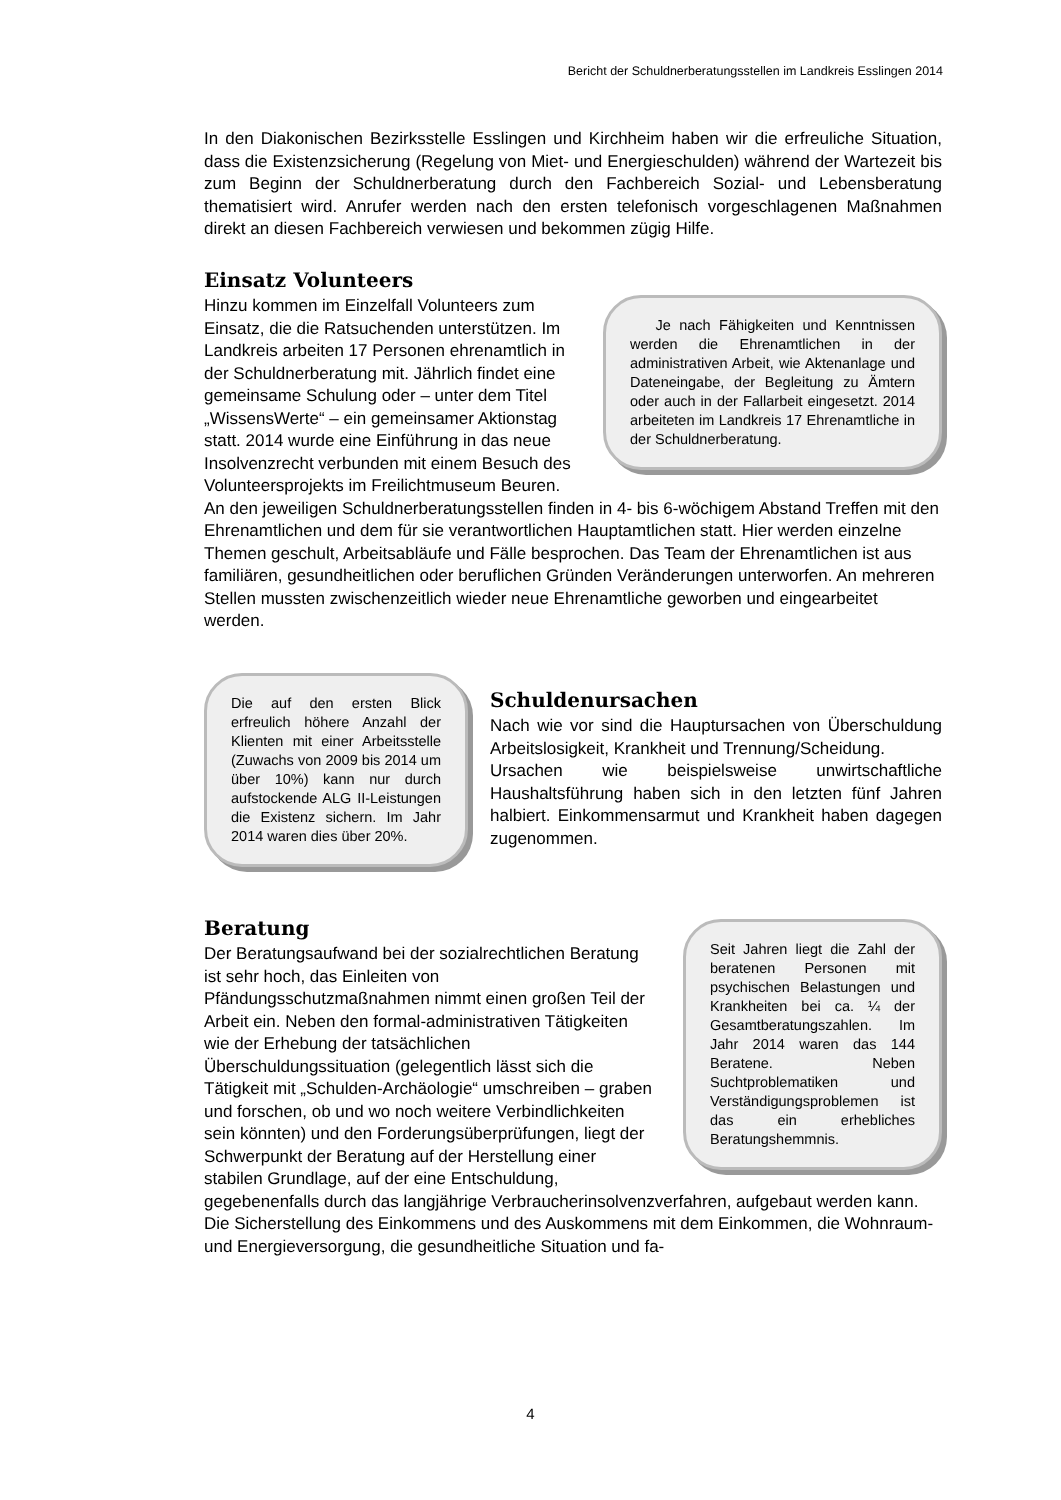Bericht der Schuldnerberatungsstellen im Landkreis Esslingen 2014
In den Diakonischen Bezirksstelle Esslingen und Kirchheim haben wir die erfreuliche Situation, dass die Existenzsicherung (Regelung von Miet- und Energieschulden) während der Wartezeit bis zum Beginn der Schuldnerberatung durch den Fachbereich Sozial- und Lebensberatung thematisiert wird. Anrufer werden nach den ersten telefonisch vorgeschlagenen Maßnahmen direkt an diesen Fachbereich verwiesen und bekommen zügig Hilfe.
Einsatz Volunteers
Je nach Fähigkeiten und Kenntnissen werden die Ehrenamtlichen in der administrativen Arbeit, wie Aktenanlage und Dateneingabe, der Begleitung zu Ämtern oder auch in der Fallarbeit eingesetzt. 2014 arbeiteten im Landkreis 17 Ehrenamtliche in der Schuldnerberatung.
Hinzu kommen im Einzelfall Volunteers zum Einsatz, die die Ratsuchenden unterstützen. Im Landkreis arbeiten 17 Personen ehrenamtlich in der Schuldnerberatung mit. Jährlich findet eine gemeinsame Schulung oder – unter dem Titel „WissensWerte“ – ein gemeinsamer Aktionstag statt. 2014 wurde eine Einführung in das neue Insolvenzrecht verbunden mit einem Besuch des Volunteersprojekts im Freilichtmuseum Beuren. An den jeweiligen Schuldnerberatungsstellen finden in 4- bis 6-wöchigem Abstand Treffen mit den Ehrenamtlichen und dem für sie verantwortlichen Hauptamtlichen statt. Hier werden einzelne Themen geschult, Arbeitsabläufe und Fälle besprochen. Das Team der Ehrenamtlichen ist aus familiären, gesundheitlichen oder beruflichen Gründen Veränderungen unterworfen. An mehreren Stellen mussten zwischenzeitlich wieder neue Ehrenamtliche geworben und eingearbeitet werden.
Die auf den ersten Blick erfreulich höhere Anzahl der Klienten mit einer Arbeitsstelle (Zuwachs von 2009 bis 2014 um über 10%) kann nur durch aufstockende ALG II-Leistungen die Existenz sichern. Im Jahr 2014 waren dies über 20%.
Schuldenursachen
Nach wie vor sind die Hauptursachen von Überschuldung Arbeitslosigkeit, Krankheit und Trennung/Scheidung.
Ursachen wie beispielsweise unwirtschaftliche Haushaltsführung haben sich in den letzten fünf Jahren halbiert. Einkommensarmut und Krankheit haben dagegen zugenommen.
Beratung
Seit Jahren liegt die Zahl der beratenen Personen mit psychischen Belastungen und Krankheiten bei ca. ¼ der Gesamtberatungszahlen. Im Jahr 2014 waren das 144 Beratene. Neben Suchtproblematiken und Verständigungsproblemen ist das ein erhebliches Beratungshemmnis.
Der Beratungsaufwand bei der sozialrechtlichen Beratung ist sehr hoch, das Einleiten von Pfändungsschutzmaßnahmen nimmt einen großen Teil der Arbeit ein. Neben den formal-administrativen Tätigkeiten wie der Erhebung der tatsächlichen Überschuldungssituation (gelegentlich lässt sich die Tätigkeit mit „Schulden-Archäologie“ umschreiben – graben und forschen, ob und wo noch weitere Verbindlichkeiten sein könnten) und den Forderungsüberprüfungen, liegt der Schwerpunkt der Beratung auf der Herstellung einer stabilen Grundlage, auf der eine Entschuldung, gegebenenfalls durch das langjährige Verbraucherinsolvenzverfahren, aufgebaut werden kann. Die Sicherstellung des Einkommens und des Auskommens mit dem Einkommen, die Wohnraum- und Energieversorgung, die gesundheitliche Situation und fa-
4